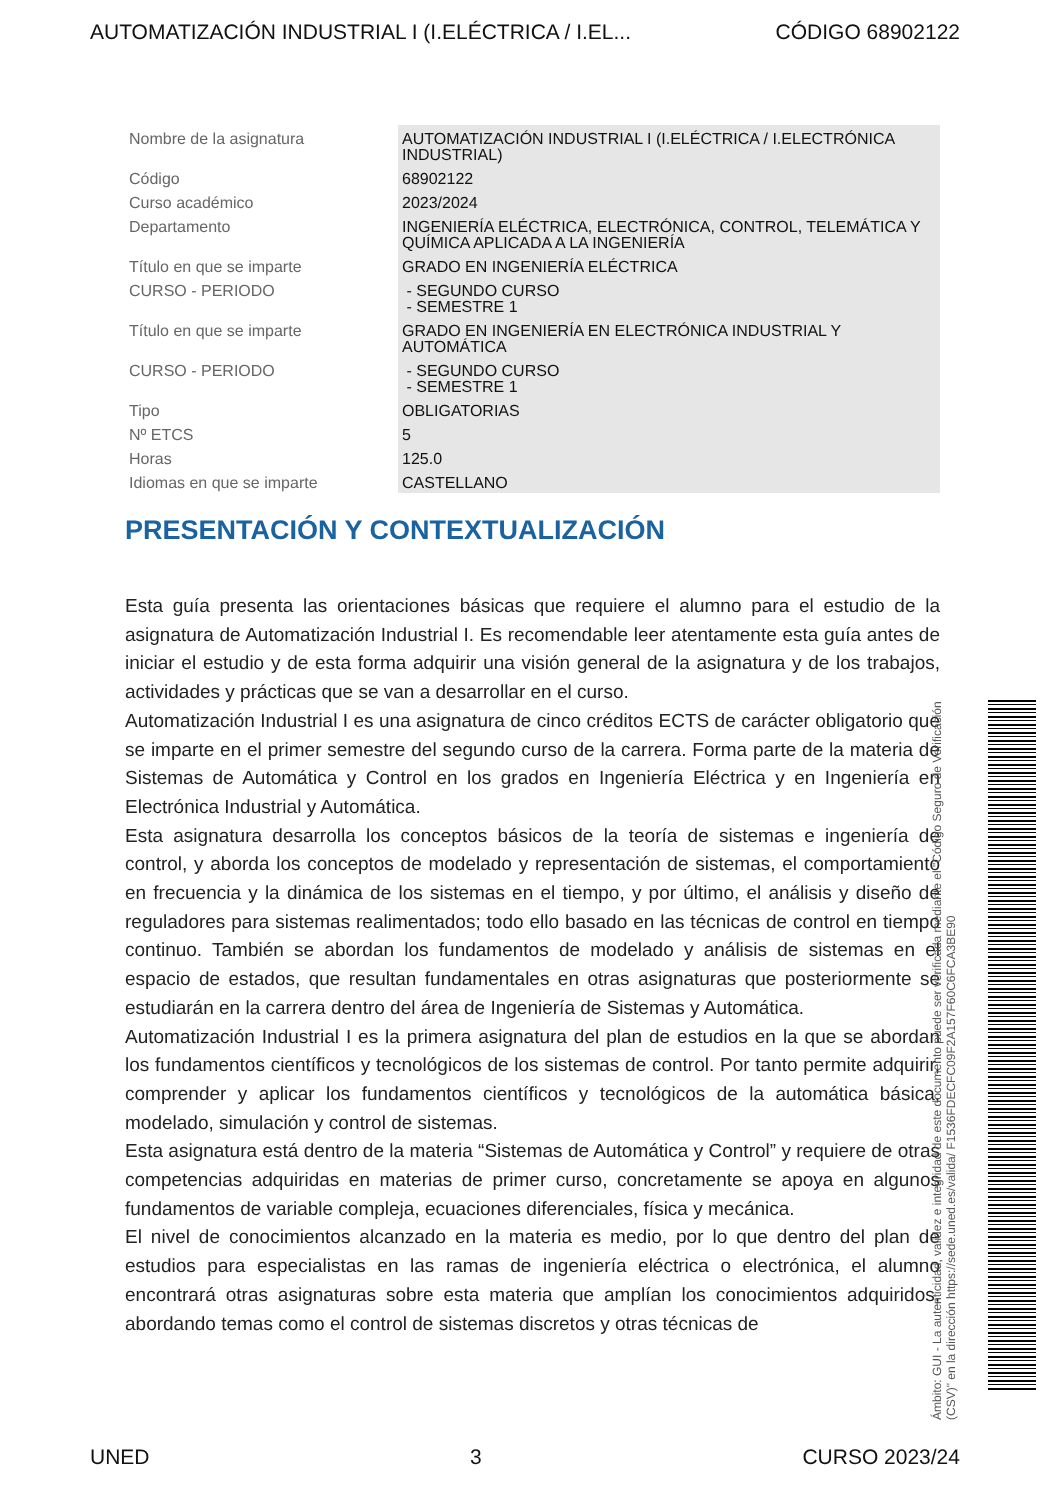AUTOMATIZACIÓN INDUSTRIAL I (I.ELÉCTRICA / I.EL... CÓDIGO 68902122
| Nombre de la asignatura | AUTOMATIZACIÓN INDUSTRIAL I (I.ELÉCTRICA / I.ELECTRÓNICA INDUSTRIAL) |
| Código | 68902122 |
| Curso académico | 2023/2024 |
| Departamento | INGENIERÍA ELÉCTRICA, ELECTRÓNICA, CONTROL, TELEMÁTICA Y QUÍMICA APLICADA A LA INGENIERÍA |
| Título en que se imparte | GRADO EN INGENIERÍA ELÉCTRICA |
| CURSO - PERIODO | - SEGUNDO CURSO - SEMESTRE 1 |
| Título en que se imparte | GRADO EN INGENIERÍA EN ELECTRÓNICA INDUSTRIAL Y AUTOMÁTICA |
| CURSO - PERIODO | - SEGUNDO CURSO - SEMESTRE 1 |
| Tipo | OBLIGATORIAS |
| Nº ETCS | 5 |
| Horas | 125.0 |
| Idiomas en que se imparte | CASTELLANO |
PRESENTACIÓN Y CONTEXTUALIZACIÓN
Esta guía presenta las orientaciones básicas que requiere el alumno para el estudio de la asignatura de Automatización Industrial I. Es recomendable leer atentamente esta guía antes de iniciar el estudio y de esta forma adquirir una visión general de la asignatura y de los trabajos, actividades y prácticas que se van a desarrollar en el curso.
Automatización Industrial I es una asignatura de cinco créditos ECTS de carácter obligatorio que se imparte en el primer semestre del segundo curso de la carrera. Forma parte de la materia de Sistemas de Automática y Control en los grados en Ingeniería Eléctrica y en Ingeniería en Electrónica Industrial y Automática.
Esta asignatura desarrolla los conceptos básicos de la teoría de sistemas e ingeniería de control, y aborda los conceptos de modelado y representación de sistemas, el comportamiento en frecuencia y la dinámica de los sistemas en el tiempo, y por último, el análisis y diseño de reguladores para sistemas realimentados; todo ello basado en las técnicas de control en tiempo continuo. También se abordan los fundamentos de modelado y análisis de sistemas en el espacio de estados, que resultan fundamentales en otras asignaturas que posteriormente se estudiarán en la carrera dentro del área de Ingeniería de Sistemas y Automática.
Automatización Industrial I es la primera asignatura del plan de estudios en la que se abordan los fundamentos científicos y tecnológicos de los sistemas de control. Por tanto permite adquirir, comprender y aplicar los fundamentos científicos y tecnológicos de la automática básica, modelado, simulación y control de sistemas.
Esta asignatura está dentro de la materia “Sistemas de Automática y Control” y requiere de otras competencias adquiridas en materias de primer curso, concretamente se apoya en algunos fundamentos de variable compleja, ecuaciones diferenciales, física y mecánica.
El nivel de conocimientos alcanzado en la materia es medio, por lo que dentro del plan de estudios para especialistas en las ramas de ingeniería eléctrica o electrónica, el alumno encontrará otras asignaturas sobre esta materia que amplían los conocimientos adquiridos, abordando temas como el control de sistemas discretos y otras técnicas de
Ámbito: GUI - La autenticidad, validez e integridad de este documento puede ser verificada mediante el "Código Seguro de Verificación (CSV)" en la dirección https://sede.uned.es/valida/ F1536FDECFC09F2A157F60C6FCA3BE90
UNED 3 CURSO 2023/24